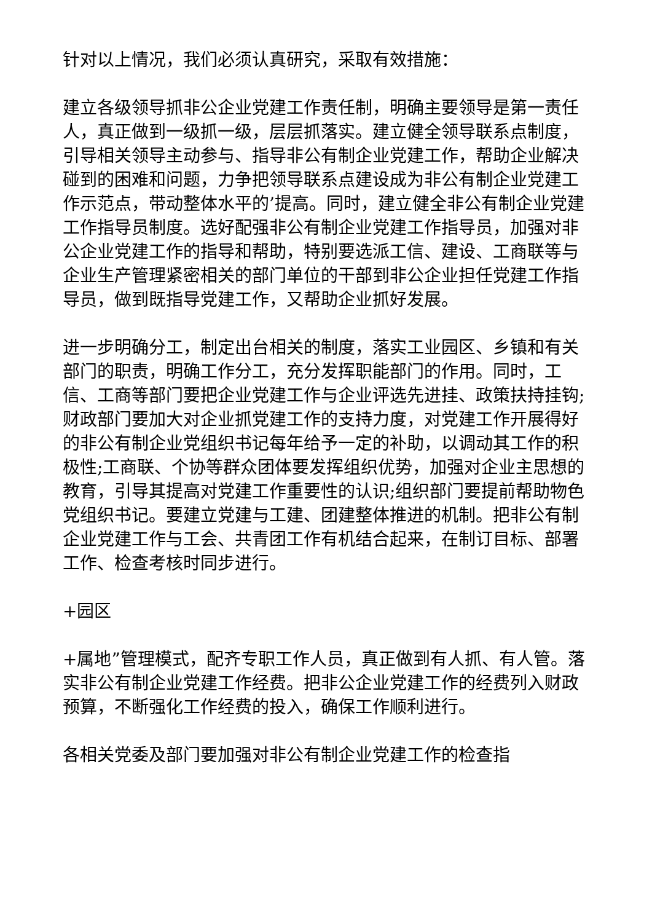针对以上情况，我们必须认真研究，采取有效措施：
建立各级领导抓非公企业党建工作责任制，明确主要领导是第一责任人，真正做到一级抓一级，层层抓落实。建立健全领导联系点制度，引导相关领导主动参与、指导非公有制企业党建工作，帮助企业解决碰到的困难和问题，力争把领导联系点建设成为非公有制企业党建工作示范点，带动整体水平的’提高。同时，建立健全非公有制企业党建工作指导员制度。选好配强非公有制企业党建工作指导员，加强对非公企业党建工作的指导和帮助，特别要选派工信、建设、工商联等与企业生产管理紧密相关的部门单位的干部到非公企业担任党建工作指导员，做到既指导党建工作，又帮助企业抓好发展。
进一步明确分工，制定出台相关的制度，落实工业园区、乡镇和有关部门的职责，明确工作分工，充分发挥职能部门的作用。同时，工信、工商等部门要把企业党建工作与企业评选先进挂、政策扶持挂钩;财政部门要加大对企业抓党建工作的支持力度，对党建工作开展得好的非公有制企业党组织书记每年给予一定的补助，以调动其工作的积极性;工商联、个协等群众团体要发挥组织优势，加强对企业主思想的教育，引导其提高对党建工作重要性的认识;组织部门要提前帮助物色党组织书记。要建立党建与工建、团建整体推进的机制。把非公有制企业党建工作与工会、共青团工作有机结合起来，在制订目标、部署工作、检查考核时同步进行。
+园区
+属地”管理模式，配齐专职工作人员，真正做到有人抓、有人管。落实非公有制企业党建工作经费。把非公企业党建工作的经费列入财政预算，不断强化工作经费的投入，确保工作顺利进行。
各相关党委及部门要加强对非公有制企业党建工作的检查指